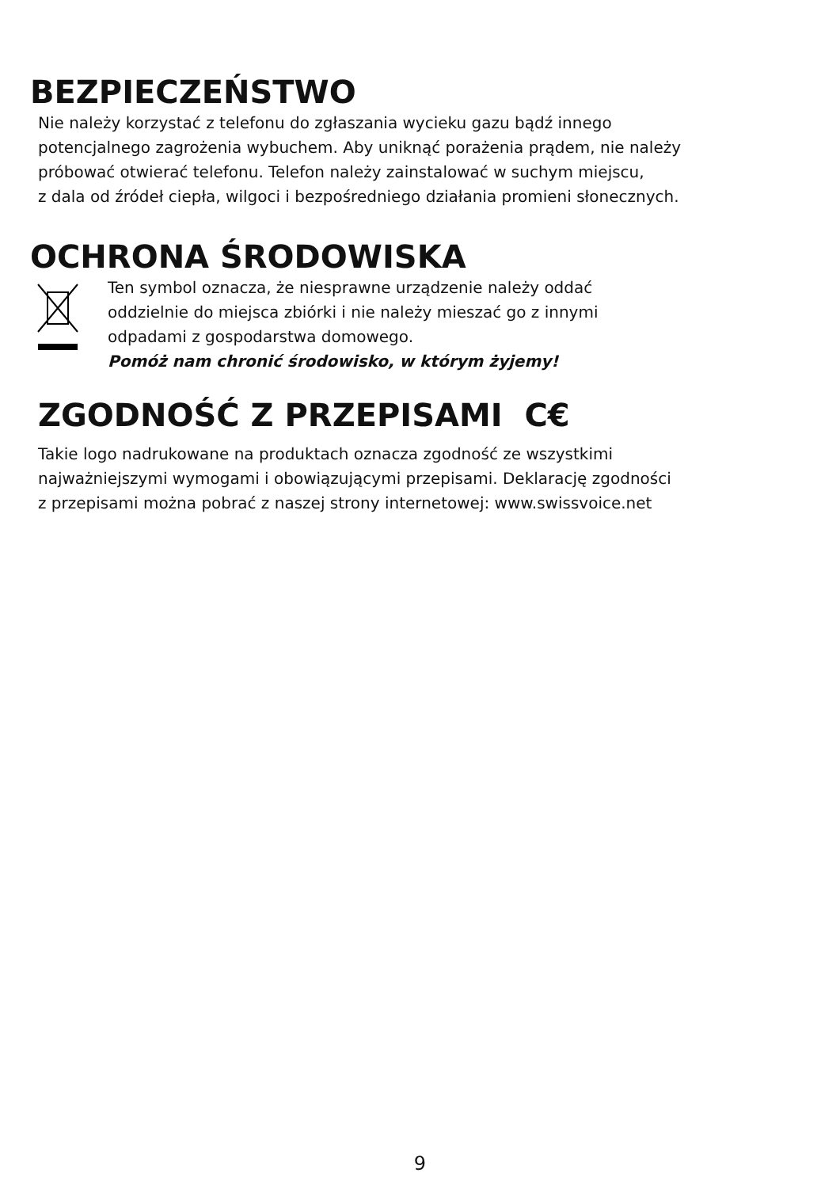BEZPIECZEŃSTWO
Nie należy korzystać z telefonu do zgłaszania wycieku gazu bądź innego
potencjalnego zagrożenia wybuchem. Aby uniknąć porażenia prądem, nie należy
próbować otwierać telefonu. Telefon należy zainstalować w suchym miejscu,
z dala od źródeł ciepła, wilgoci i bezpośredniego działania promieni słonecznych.
OCHRONA ŚRODOWISKA
Ten symbol oznacza, że niesprawne urządzenie należy oddać
oddzielnie do miejsca zbiórki i nie należy mieszać go z innymi
odpadami z gospodarstwa domowego.
Pomóż nam chronić środowisko, w którym żyjemy!
ZGODNOŚĆ Z PRZEPISAMI C€
Takie logo nadrukowane na produktach oznacza zgodność ze wszystkimi
najważniejszymi wymogami i obowiązującymi przepisami. Deklarację zgodności
z przepisami można pobrać z naszej strony internetowej: www.swissvoice.net
9